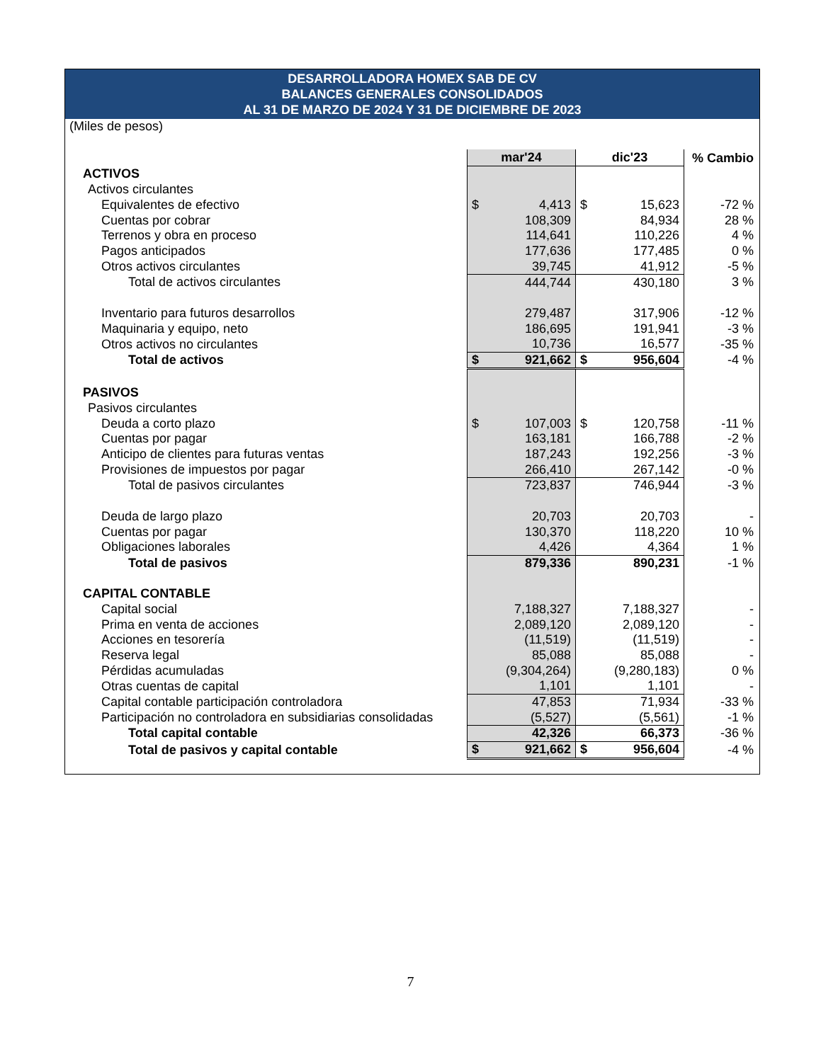DESARROLLADORA HOMEX SAB DE CV
BALANCES GENERALES CONSOLIDADOS
AL 31 DE MARZO DE 2024 Y 31 DE DICIEMBRE DE 2023
| (Miles de pesos) | | | |
| | mar'24 | dic'23 | % Cambio |
| ACTIVOS | | | |
| Activos circulantes | | | |
| Equivalentes de efectivo | $ 4,413 | $ 15,623 | -72 % |
| Cuentas por cobrar | 108,309 | 84,934 | 28 % |
| Terrenos y obra en proceso | 114,641 | 110,226 | 4 % |
| Pagos anticipados | 177,636 | 177,485 | 0 % |
| Otros activos circulantes | 39,745 | 41,912 | -5 % |
| Total de activos circulantes | 444,744 | 430,180 | 3 % |
| Inventario para futuros desarrollos | 279,487 | 317,906 | -12 % |
| Maquinaria y equipo, neto | 186,695 | 191,941 | -3 % |
| Otros activos no circulantes | 10,736 | 16,577 | -35 % |
| Total de activos | $ 921,662 | $ 956,604 | -4 % |
| PASIVOS | | | |
| Pasivos circulantes | | | |
| Deuda a corto plazo | $ 107,003 | $ 120,758 | -11 % |
| Cuentas por pagar | 163,181 | 166,788 | -2 % |
| Anticipo de clientes para futuras ventas | 187,243 | 192,256 | -3 % |
| Provisiones de impuestos por pagar | 266,410 | 267,142 | -0 % |
| Total de pasivos circulantes | 723,837 | 746,944 | -3 % |
| Deuda de largo plazo | 20,703 | 20,703 | - |
| Cuentas por pagar | 130,370 | 118,220 | 10 % |
| Obligaciones laborales | 4,426 | 4,364 | 1 % |
| Total de pasivos | 879,336 | 890,231 | -1 % |
| CAPITAL CONTABLE | | | |
| Capital social | 7,188,327 | 7,188,327 | - |
| Prima en venta de acciones | 2,089,120 | 2,089,120 | - |
| Acciones en tesorería | (11,519) | (11,519) | - |
| Reserva legal | 85,088 | 85,088 | - |
| Pérdidas acumuladas | (9,304,264) | (9,280,183) | 0 % |
| Otras cuentas de capital | 1,101 | 1,101 | - |
| Capital contable participación controladora | 47,853 | 71,934 | -33 % |
| Participación no controladora en subsidiarias consolidadas | (5,527) | (5,561) | -1 % |
| Total capital contable | 42,326 | 66,373 | -36 % |
| Total de pasivos y capital contable | $ 921,662 | $ 956,604 | -4 % |
7